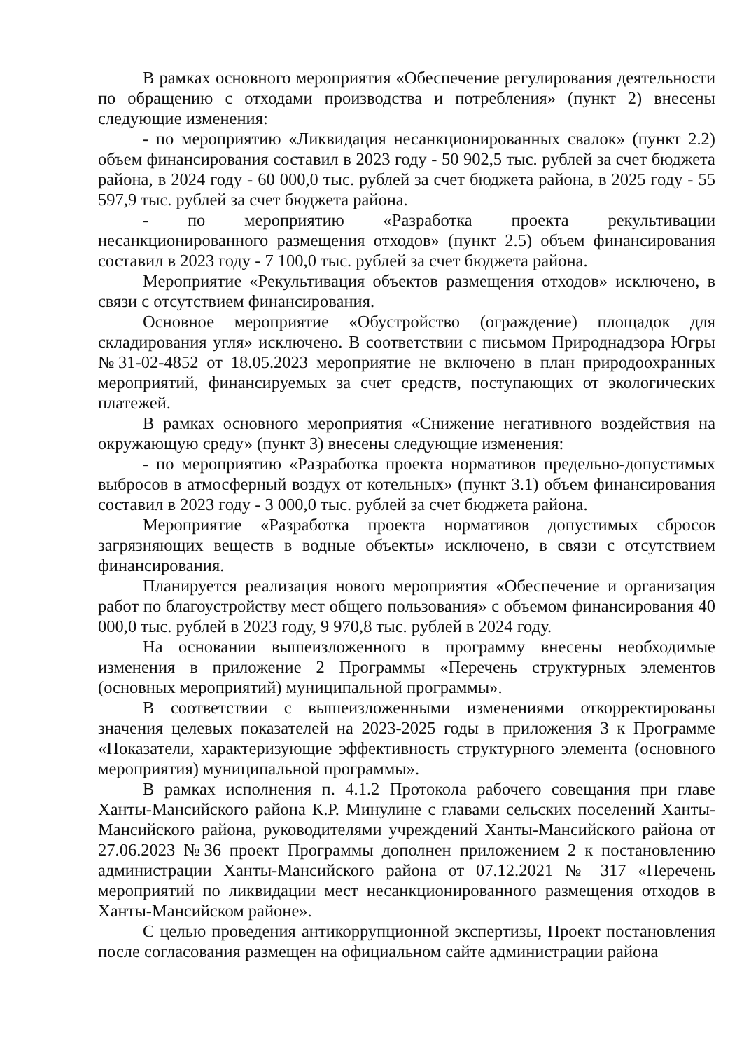В рамках основного мероприятия «Обеспечение регулирования деятельности по обращению с отходами производства и потребления» (пункт 2) внесены следующие изменения:
- по мероприятию «Ликвидация несанкционированных свалок» (пункт 2.2) объем финансирования составил в 2023 году - 50 902,5 тыс. рублей за счет бюджета района, в 2024 году - 60 000,0 тыс. рублей за счет бюджета района, в 2025 году - 55 597,9 тыс. рублей за счет бюджета района.
- по мероприятию «Разработка проекта рекультивации несанкционированного размещения отходов» (пункт 2.5) объем финансирования составил в 2023 году - 7 100,0 тыс. рублей за счет бюджета района.
Мероприятие «Рекультивация объектов размещения отходов» исключено, в связи с отсутствием финансирования.
Основное мероприятие «Обустройство (ограждение) площадок для складирования угля» исключено. В соответствии с письмом Природнадзора Югры №31-02-4852 от 18.05.2023 мероприятие не включено в план природоохранных мероприятий, финансируемых за счет средств, поступающих от экологических платежей.
В рамках основного мероприятия «Снижение негативного воздействия на окружающую среду» (пункт 3) внесены следующие изменения:
- по мероприятию «Разработка проекта нормативов предельно-допустимых выбросов в атмосферный воздух от котельных» (пункт 3.1) объем финансирования составил в 2023 году - 3 000,0 тыс. рублей за счет бюджета района.
Мероприятие «Разработка проекта нормативов допустимых сбросов загрязняющих веществ в водные объекты» исключено, в связи с отсутствием финансирования.
Планируется реализация нового мероприятия «Обеспечение и организация работ по благоустройству мест общего пользования» с объемом финансирования 40 000,0 тыс. рублей в 2023 году, 9 970,8 тыс. рублей в 2024 году.
На основании вышеизложенного в программу внесены необходимые изменения в приложение 2 Программы «Перечень структурных элементов (основных мероприятий) муниципальной программы».
В соответствии с вышеизложенными изменениями откорректированы значения целевых показателей на 2023-2025 годы в приложения 3 к Программе «Показатели, характеризующие эффективность структурного элемента (основного мероприятия) муниципальной программы».
В рамках исполнения п. 4.1.2 Протокола рабочего совещания при главе Ханты-Мансийского района К.Р. Минулине с главами сельских поселений Ханты-Мансийского района, руководителями учреждений Ханты-Мансийского района от 27.06.2023 №36 проект Программы дополнен приложением 2 к постановлению администрации Ханты-Мансийского района от 07.12.2021 № 317 «Перечень мероприятий по ликвидации мест несанкционированного размещения отходов в Ханты-Мансийском районе».
С целью проведения антикоррупционной экспертизы, Проект постановления после согласования размещен на официальном сайте администрации района